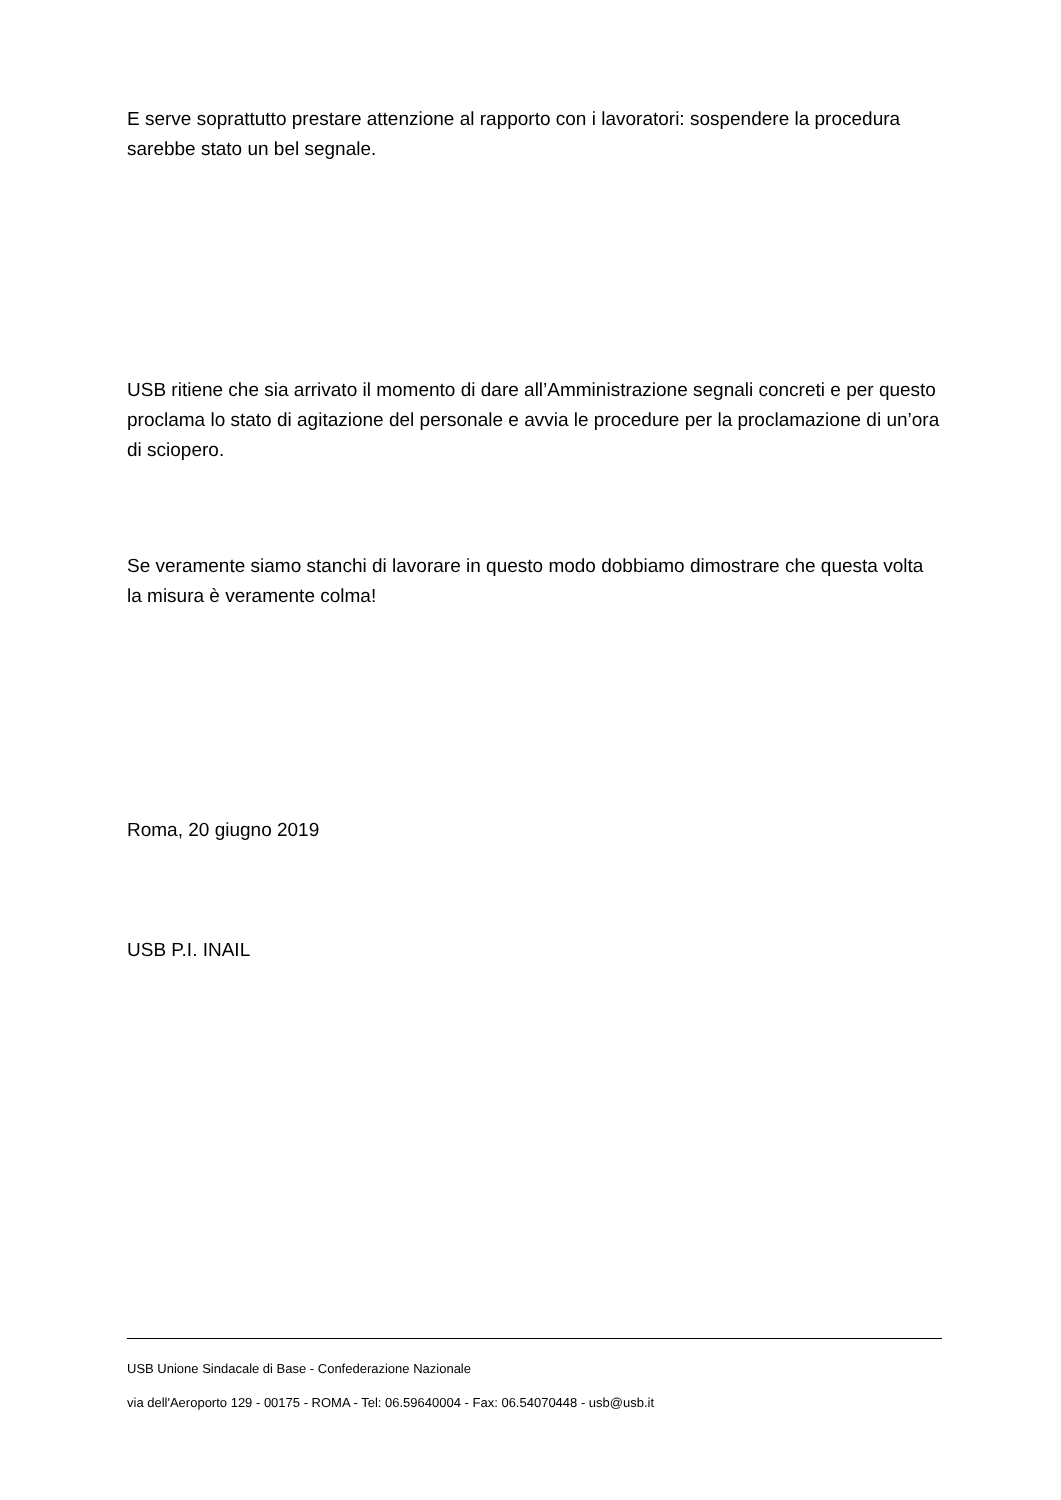E serve soprattutto prestare attenzione al rapporto con i lavoratori: sospendere la procedura sarebbe stato un bel segnale.
USB ritiene che sia arrivato il momento di dare all’Amministrazione segnali concreti e per questo proclama lo stato di agitazione del personale e avvia le procedure per la proclamazione di un’ora di sciopero.
Se veramente siamo stanchi di lavorare in questo modo dobbiamo dimostrare che questa volta la misura è veramente colma!
Roma, 20 giugno 2019
USB P.I. INAIL
USB Unione Sindacale di Base - Confederazione Nazionale
via dell'Aeroporto 129 - 00175 - ROMA - Tel: 06.59640004 - Fax: 06.54070448 - usb@usb.it